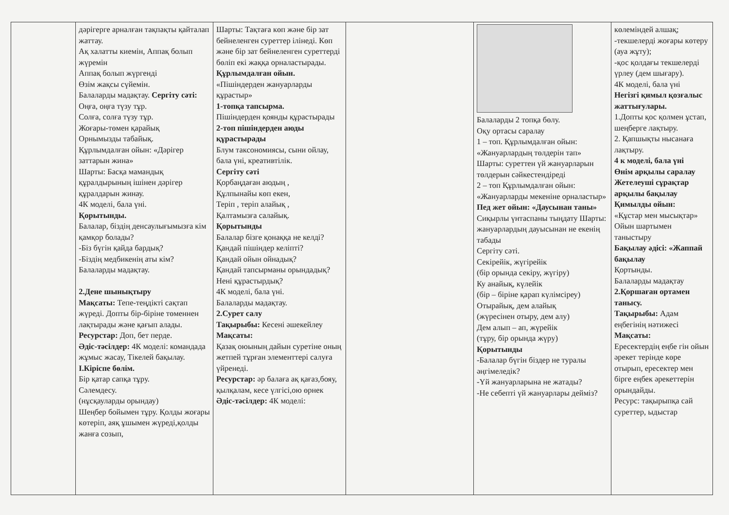| | дәрігерге арналған тақпақты қайталап жаттау. Ақ халатты киемін, Аппақ болып жүремін Аппақ болып жүргенді Өзім жақсы сүйемін. Балаларды мадақтау. Сергіту сәті: Оңға, оңға түзу тұр. Солға, солға түзу тұр. Жоғары-төмен қарайық Орнымызды табайық. Құрлымдалған ойын: «Дәрігер заттарын жина» Шарты: Басқа мамандық құралдырының ішінен дәрігер құралдарын жинау. 4К моделі, бала үні. Қорытынды. Балалар, біздің денсаулығымызға кім қамқор болады? -Біз бүгін қайда бардық? -Біздің медбикенің аты кім? Балаларды мадақтау. 2.Дене шынықтыру Мақсаты: Тепе-теңдікті сақтап жүреді. Допты бір-біріне төменнен лақтырады және қағып алады. Ресурстар: Доп, бет перде. Әдіс-тәсілдер: 4К моделі: командада жұмыс жасау, Тікелей бақылау. I.Кіріспе бөлім. Бір қатар сапқа тұру. Сәлемдесу. (нұсқауларды орындау) Шеңбер бойымен тұру. Қолды жоғары көтеріп, аяқ ұшымен жүреді,қолды жанға созып, | Шарты: Тақтаға көп және бір зат бейнеленген суреттер ілінеді. Көп және бір зат бейнеленген суреттерді бөліп екі жаққа орналастырады. Құрлымдалған ойын. «Пішіндерден жануарларды құрастыр» 1-топқа тапсырма. Пішіндерден қоянды құрастырады 2-топ пішіндерден аюды құрастырады Блум таксономиясы, сыни ойлау, бала үні, креативтілік. Сергіту сәті Қорбаңдаған аюдың , Құлпынайы көп екен, Теріп , теріп алайық , Қалтамызға салайық. Қорытынды Балалар бізге қонаққа не келді? Қандай пішіндер келіпті? Қандай ойын ойнадық? Қандай тапсырманы орындадық? Нені құрастырдық? 4К моделі, бала үні. Балаларды мадақтау. 2.Сурет салу Тақырыбы: Кесені әшекейлеу Мақсаты: Қазақ оюының дайын суретіне оның жетпей тұрған элементтері салуға үйренеді. Ресурстар: әр балаға ақ қағаз,бояу, қылқалам, кесе үлгісі,ою өрнек Әдіс-тәсілдер: 4К моделі: | | Балаларды 2 топқа бөлу. Оқу ортасы саралау 1 – топ. Құрлымдалған ойын: «Жануарлардың төлдерін тап» Шарты: суреттен үй жануарларын төлдерын сәйкестендіреді 2 – топ Құрлымдалған ойын: «Жануарларды мекеніне орналастыр» Пед жет ойын: «Даусынан таны» Сиқырлы үнтаспаны тыңдату Шарты: жануарлардың дауысынан не екенің табады Сергіту сәті. Секірейік, жүгірейік (бір орында секіру, жүгіру) Ку анайық, күлейік (бір – біріне қарап күлімсіреу) Отырайық, дем алайық (жүресінен отыру, дем алу) Дем алып – ап, жүрейік (тұру, бір орында жүру) Қорытынды -Балалар бүгін біздер не туралы әңгімеледік? -Үй жануарларына не жатады? -Не себепті үй жануарлары дейміз? | көлеміндей алшақ; -текшелерді жоғары көтеру (ауа жұту); -қос қолдағы текшелерді үрлеу (дем шығару). 4К моделі, бала үні Негізгі қимыл қозғалыс жаттығулары. 1.Допты қос қолмен ұстап, шеңберге лақтыру. 2. Қапшықты нысанаға лақтыру. 4 к моделі, бала үні Өнім арқылы саралау Жетелеуші сұрақтар арқылы бақылау Қимылды ойын: «Құстар мен мысықтар» Ойын шартымен таныстыру Бақылау әдісі: «Жаппай бақылау Қортынды. Балаларды мадақтау 2.Қоршаған ортамен танысу. Тақырыбы: Адам еңбегінің нәтижесі Мақсаты: Ересектердің еңбе гін ойын әрекет терінде көре отырып, ересектер мен бірге еңбек әрекеттерін орындайды. Ресурс: тақырыпқа сай суреттер, ыдыстар |